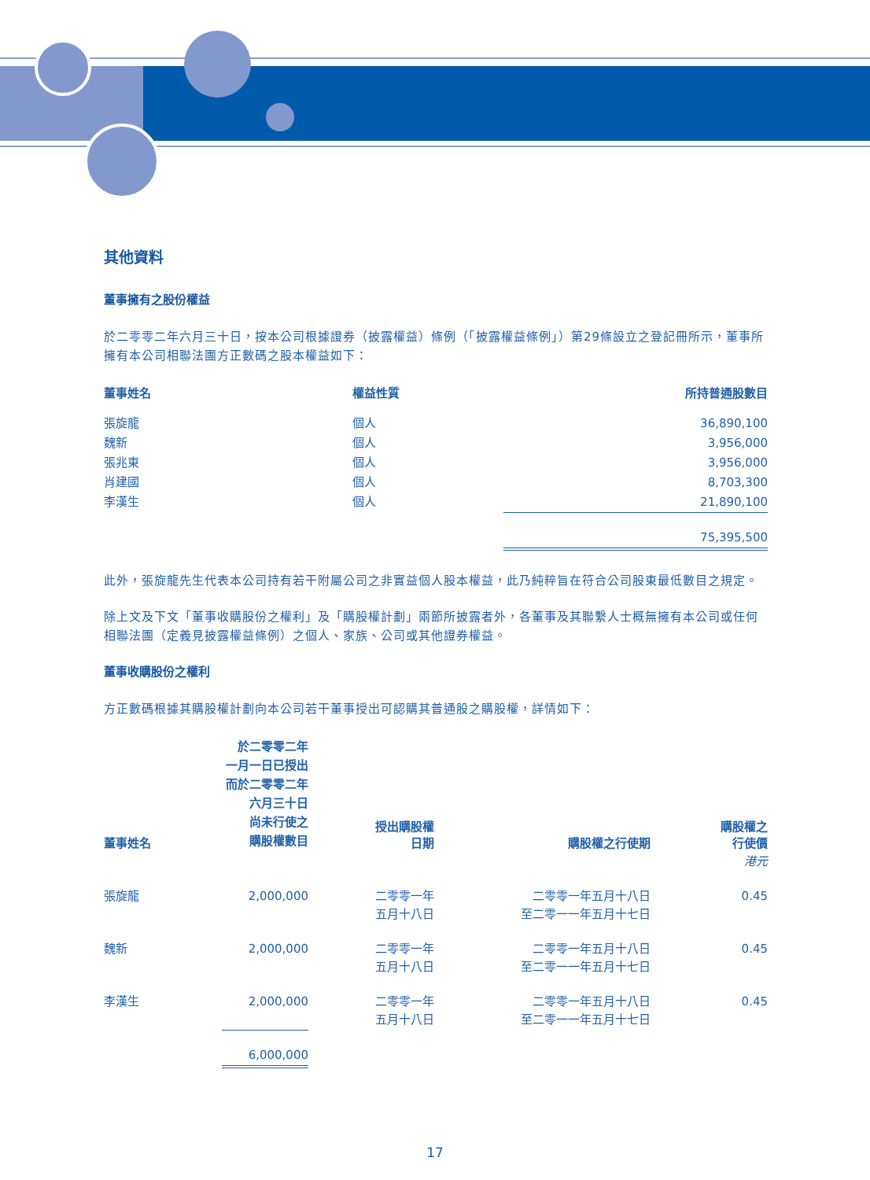其他資料
董事擁有之股份權益
於二零零二年六月三十日，按本公司根據證券（披露權益）條例（「披露權益條例」）第29條設立之登記冊所示，董事所擁有本公司相聯法團方正數碼之股本權益如下：
| 董事姓名 | 權益性質 | 所持普通股數目 |
| --- | --- | --- |
| 張旋龍 | 個人 | 36,890,100 |
| 魏新 | 個人 | 3,956,000 |
| 張兆東 | 個人 | 3,956,000 |
| 肖建國 | 個人 | 8,703,300 |
| 李漢生 | 個人 | 21,890,100 |
| | | 75,395,500 |
此外，張旋龍先生代表本公司持有若干附屬公司之非實益個人股本權益，此乃純粹旨在符合公司股東最低數目之規定。
除上文及下文「董事收購股份之權利」及「購股權計劃」兩節所披露者外，各董事及其聯繫人士概無擁有本公司或任何相聯法團（定義見披露權益條例）之個人、家族、公司或其他證券權益。
董事收購股份之權利
方正數碼根據其購股權計劃向本公司若干董事授出可認購其普通股之購股權，詳情如下：
| 董事姓名 | 於二零零二年 一月一日已授出 而於二零零二年 六月三十日 尚未行使之 購股權數目 | 授出購股權 日期 | 購股權之行使期 | 購股權之 行使價 |
| --- | --- | --- | --- | --- |
| | | | | 港元 |
| 張旋龍 | 2,000,000 | 二零零一年 五月十八日 | 二零零一年五月十八日 至二零一一年五月十七日 | 0.45 |
| 魏新 | 2,000,000 | 二零零一年 五月十八日 | 二零零一年五月十八日 至二零一一年五月十七日 | 0.45 |
| 李漢生 | 2,000,000 | 二零零一年 五月十八日 | 二零零一年五月十八日 至二零一一年五月十七日 | 0.45 |
| | 6,000,000 | | | |
17